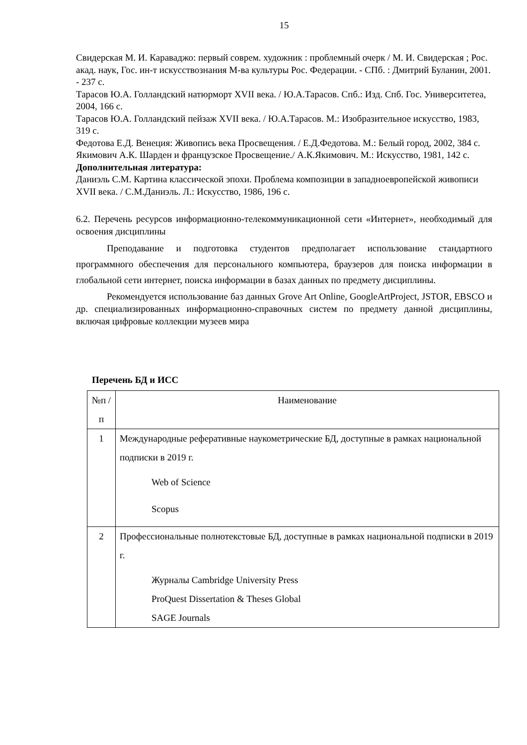15
Свидерская М. И. Караваджо: первый соврем. художник : проблемный очерк / М. И. Свидерская ; Рос. акад. наук, Гос. ин-т искусствознания М-ва культуры Рос. Федерации. - СПб. : Дмитрий Буланин, 2001. - 237 с.
Тарасов Ю.А. Голландский натюрморт XVII века. / Ю.А.Тарасов. Спб.: Изд. Спб. Гос. Университетеа, 2004, 166 с.
Тарасов Ю.А. Голландский пейзаж XVII века. / Ю.А.Тарасов. М.: Изобразительное искусство, 1983, 319 с.
Федотова Е.Д. Венеция: Живопись века Просвещения. / Е.Д.Федотова. М.: Белый город, 2002, 384 с.
Якимович А.К. Шарден и французское Просвещение./ А.К.Якимович. М.: Искусство, 1981, 142 с.
Дополнительная литература:
Даниэль С.М. Картина классической эпохи. Проблема композиции в западноевропейской живописи XVII века. / С.М.Даниэль. Л.: Искусство, 1986, 196 с.
6.2. Перечень ресурсов информационно-телекоммуникационной сети «Интернет», необходимый для освоения дисциплины
Преподавание и подготовка студентов предполагает использование стандартного программного обеспечения для персонального компьютера, браузеров для поиска информации в глобальной сети интернет, поиска информации в базах данных по предмету дисциплины.
Рекомендуется использование баз данных Grove Art Online, GoogleArtProject, JSTOR, EBSCO и др. специализированных информационно-справочных систем по предмету данной дисциплины, включая цифровые коллекции музеев мира
Перечень БД и ИСС
| №п /п | Наименование |
| --- | --- |
| 1 | Международные реферативные наукометрические БД, доступные в рамках национальной подписки в 2019 г. Web of Science Scopus |
| 2 | Профессиональные полнотекстовые БД, доступные в рамках национальной подписки в 2019 г. Журналы Cambridge University Press ProQuest Dissertation & Theses Global SAGE Journals |